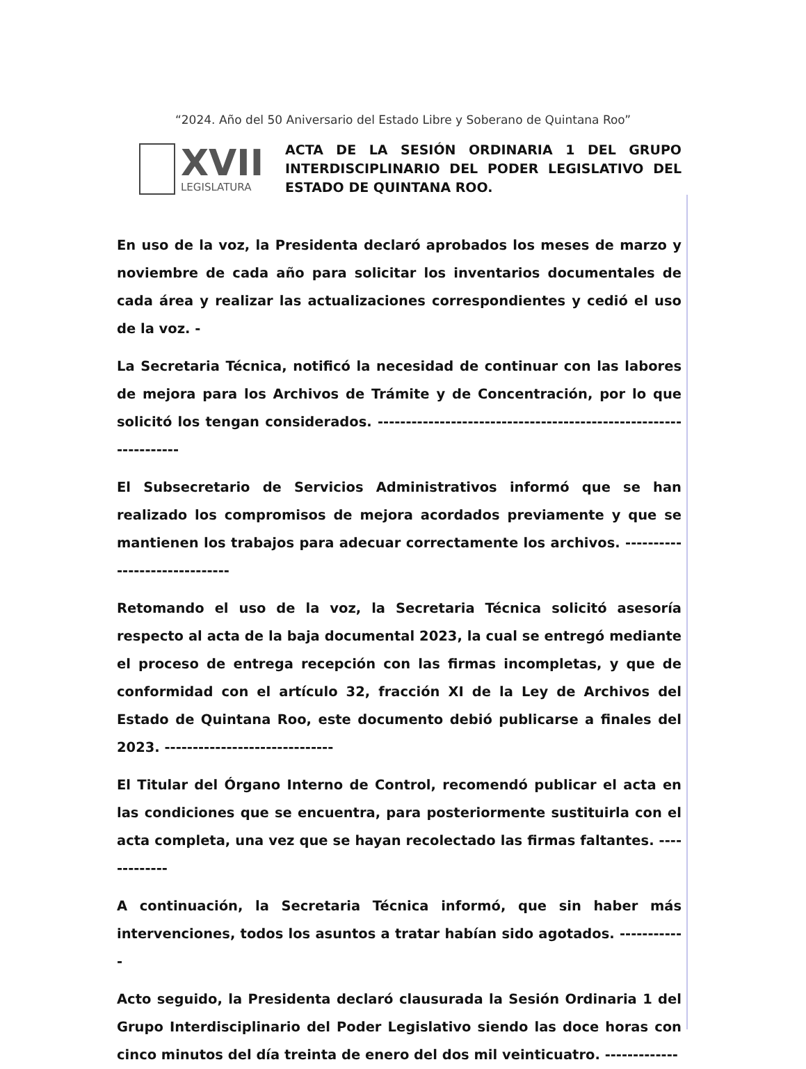“2024. Año del 50 Aniversario del Estado Libre y Soberano de Quintana Roo”
XVII
LEGISLATURA
ACTA DE LA SESIÓN ORDINARIA 1 DEL GRUPO INTERDISCIPLINARIO DEL PODER LEGISLATIVO DEL ESTADO DE QUINTANA ROO.
En uso de la voz, la Presidenta declaró aprobados los meses de marzo y noviembre de cada año para solicitar los inventarios documentales de cada área y realizar las actualizaciones correspondientes y cedió el uso de la voz. -
La Secretaria Técnica, notificó la necesidad de continuar con las labores de mejora para los Archivos de Trámite y de Concentración, por lo que solicitó los tengan considerados. -----------------------------------------------------------------
El Subsecretario de Servicios Administrativos informó que se han realizado los compromisos de mejora acordados previamente y que se mantienen los trabajos para adecuar correctamente los archivos. ------------------------------
Retomando el uso de la voz, la Secretaria Técnica solicitó asesoría respecto al acta de la baja documental 2023, la cual se entregó mediante el proceso de entrega recepción con las firmas incompletas, y que de conformidad con el artículo 32, fracción XI de la Ley de Archivos del Estado de Quintana Roo, este documento debió publicarse a finales del 2023. ------------------------------
El Titular del Órgano Interno de Control, recomendó publicar el acta en las condiciones que se encuentra, para posteriormente sustituirla con el acta completa, una vez que se hayan recolectado las firmas faltantes. -------------
A continuación, la Secretaria Técnica informó, que sin haber más intervenciones, todos los asuntos a tratar habían sido agotados. ------------
Acto seguido, la Presidenta declaró clausurada la Sesión Ordinaria 1 del Grupo Interdisciplinario del Poder Legislativo siendo las doce horas con cinco minutos del día treinta de enero del dos mil veinticuatro. -------------